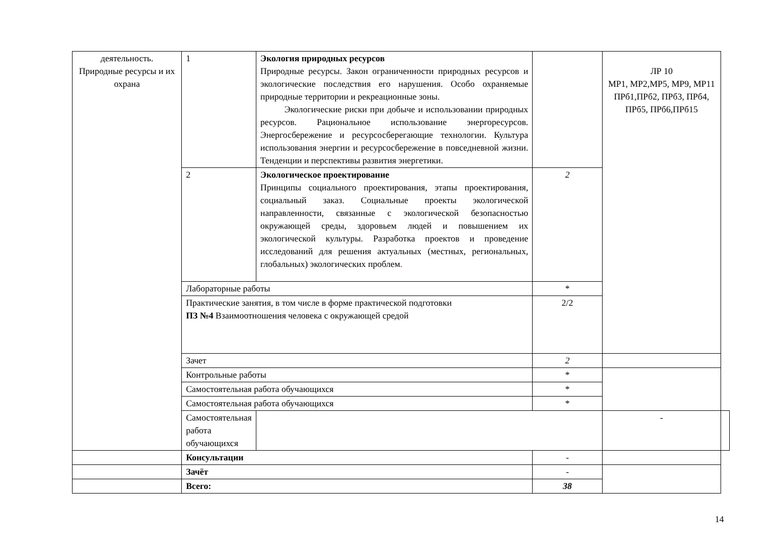| деятельность. Природные ресурсы и их охрана | 1 | Экология природных ресурсов Природные ресурсы. Закон ограниченности природных ресурсов и экологические последствия его нарушения. Особо охраняемые природные территории и рекреационные зоны. Экологические риски при добыче и использовании природных ресурсов. Рациональное использование энергоресурсов. Энергосбережение и ресурсосберегающие технологии. Культура использования энергии и ресурсосбережение в повседневной жизни. Тенденции и перспективы развития энергетики. | | ЛР 10 МР1, МР2,МР5, МР9, МР11 ПРб1,ПРб2, ПРб3, ПРб4, ПРб5, ПРб6,ПРб15 | |
| | 2 | Экологическое проектирование Принципы социального проектирования, этапы проектирования, социальный заказ. Социальные проекты экологической направленности, связанные с экологической безопасностью окружающей среды, здоровьем людей и повышением их экологической культуры. Разработка проектов и проведение исследований для решения актуальных (местных, региональных, глобальных) экологических проблем . | 2 | | |
| | Лабораторные работы | | * | | |
| | Практические занятия, в том числе в форме практической подготовки ПЗ №4 Взаимоотношения человека с окружающей средой | | 2/2 | | |
| | Зачет | | 2 | | |
| | Контрольные работы | | * | | |
| | Самостоятельная работа обучающихся | | * | | |
| | Самостоятельная работа обучающихся | | * | | |
| | Самостоятельная работа обучающихся | | | - | |
| | Консультации | | - | | |
| | Зачёт | | - | | |
| | Всего: | | 38 | | |
14